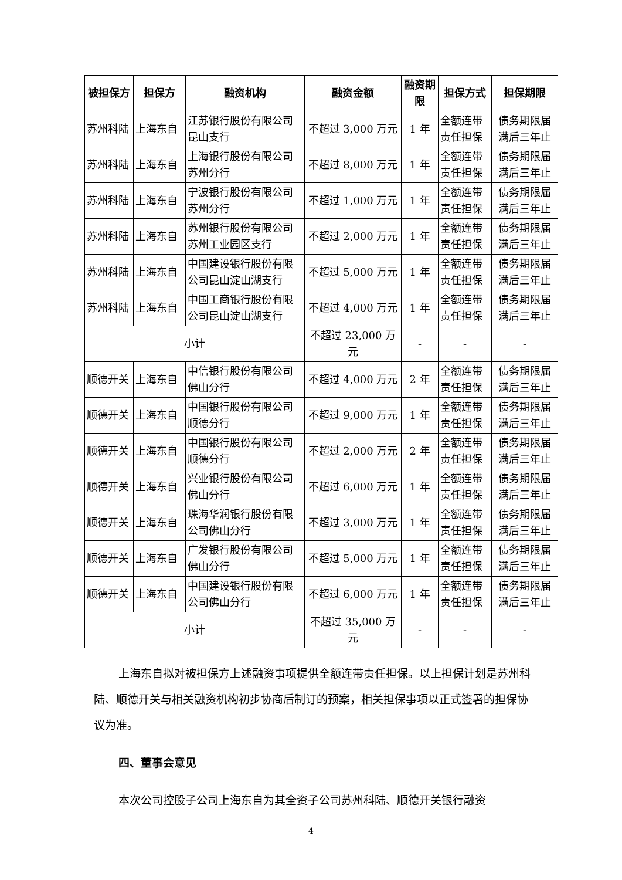| 被担保方 | 担保方 | 融资机构 | 融资金额 | 融资期限 | 担保方式 | 担保期限 |
| --- | --- | --- | --- | --- | --- | --- |
| 苏州科陆 | 上海东自 | 江苏银行股份有限公司昆山支行 | 不超过 3,000 万元 | 1 年 | 全额连带责任担保 | 债务期限届满后三年止 |
| 苏州科陆 | 上海东自 | 上海银行股份有限公司苏州分行 | 不超过 8,000 万元 | 1 年 | 全额连带责任担保 | 债务期限届满后三年止 |
| 苏州科陆 | 上海东自 | 宁波银行股份有限公司苏州分行 | 不超过 1,000 万元 | 1 年 | 全额连带责任担保 | 债务期限届满后三年止 |
| 苏州科陆 | 上海东自 | 苏州银行股份有限公司苏州工业园区支行 | 不超过 2,000 万元 | 1 年 | 全额连带责任担保 | 债务期限届满后三年止 |
| 苏州科陆 | 上海东自 | 中国建设银行股份有限公司昆山淀山湖支行 | 不超过 5,000 万元 | 1 年 | 全额连带责任担保 | 债务期限届满后三年止 |
| 苏州科陆 | 上海东自 | 中国工商银行股份有限公司昆山淀山湖支行 | 不超过 4,000 万元 | 1 年 | 全额连带责任担保 | 债务期限届满后三年止 |
| 小计 | | | 不超过 23,000 万元 | - | - | - |
| 顺德开关 | 上海东自 | 中信银行股份有限公司佛山分行 | 不超过 4,000 万元 | 2 年 | 全额连带责任担保 | 债务期限届满后三年止 |
| 顺德开关 | 上海东自 | 中国银行股份有限公司顺德分行 | 不超过 9,000 万元 | 1 年 | 全额连带责任担保 | 债务期限届满后三年止 |
| 顺德开关 | 上海东自 | 中国银行股份有限公司顺德分行 | 不超过 2,000 万元 | 2 年 | 全额连带责任担保 | 债务期限届满后三年止 |
| 顺德开关 | 上海东自 | 兴业银行股份有限公司佛山分行 | 不超过 6,000 万元 | 1 年 | 全额连带责任担保 | 债务期限届满后三年止 |
| 顺德开关 | 上海东自 | 珠海华润银行股份有限公司佛山分行 | 不超过 3,000 万元 | 1 年 | 全额连带责任担保 | 债务期限届满后三年止 |
| 顺德开关 | 上海东自 | 广发银行股份有限公司佛山分行 | 不超过 5,000 万元 | 1 年 | 全额连带责任担保 | 债务期限届满后三年止 |
| 顺德开关 | 上海东自 | 中国建设银行股份有限公司佛山分行 | 不超过 6,000 万元 | 1 年 | 全额连带责任担保 | 债务期限届满后三年止 |
| 小计 | | | 不超过 35,000 万元 | - | - | - |
上海东自拟对被担保方上述融资事项提供全额连带责任担保。以上担保计划是苏州科陆、顺德开关与相关融资机构初步协商后制订的预案，相关担保事项以正式签署的担保协议为准。
四、董事会意见
本次公司控股子公司上海东自为其全资子公司苏州科陆、顺德开关银行融资
4